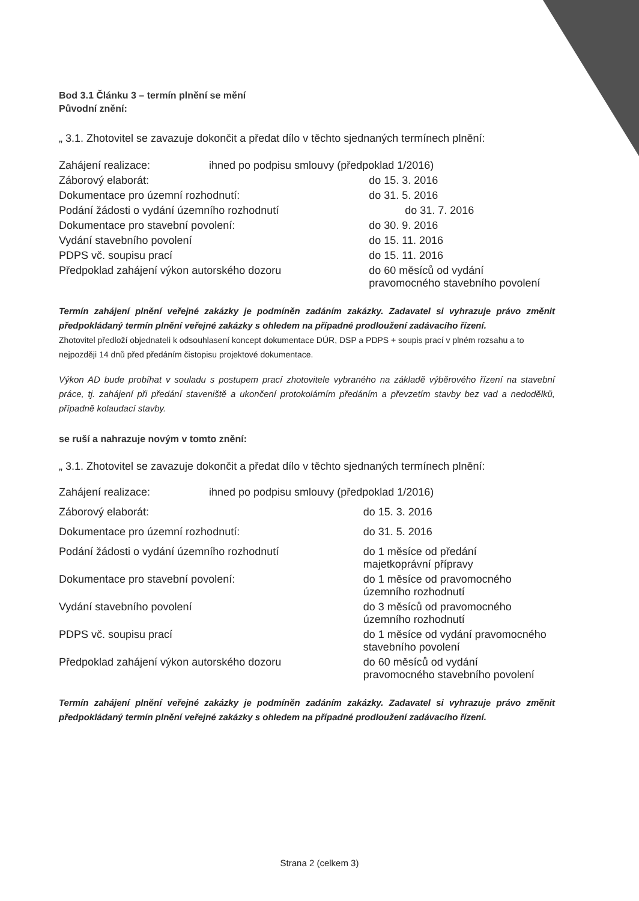Bod 3.1 Článku 3 – termín plnění se mění
Původní znění:
„ 3.1. Zhotovitel se zavazuje dokončit a předat dílo v těchto sjednaných termínech plnění:
| Zahájení realizace: | ihned po podpisu smlouvy (předpoklad 1/2016) | |
| Záborový elaborát: | | do 15. 3. 2016 |
| Dokumentace pro územní rozhodnutí: | | do 31. 5. 2016 |
| Podání žádosti o vydání územního rozhodnutí | | do 31. 7. 2016 |
| Dokumentace pro stavební povolení: | | do 30. 9. 2016 |
| Vydání stavebního povolení | | do 15. 11. 2016 |
| PDPS vč. soupisu prací | | do 15. 11. 2016 |
| Předpoklad zahájení výkon autorského dozoru | | do 60 měsíců od vydání pravomocného stavebního povolení |
Termín zahájení plnění veřejné zakázky je podmíněn zadáním zakázky. Zadavatel si vyhrazuje právo změnit předpokládaný termín plnění veřejné zakázky s ohledem na případné prodloužení zadávacího řízení.
Zhotovitel předloží objednateli k odsouhlasení koncept dokumentace DÚR, DSP a PDPS + soupis prací v plném rozsahu a to nejpozději 14 dnů před předáním čistopisu projektové dokumentace.
Výkon AD bude probíhat v souladu s postupem prací zhotovitele vybraného na základě výběrového řízení na stavební práce, tj. zahájení při předání staveniště a ukončení protokolárním předáním a převzetím stavby bez vad a nedodělků, případně kolaudací stavby.
se ruší a nahrazuje novým v tomto znění:
„ 3.1. Zhotovitel se zavazuje dokončit a předat dílo v těchto sjednaných termínech plnění:
| Zahájení realizace: | ihned po podpisu smlouvy (předpoklad 1/2016) | |
| Záborový elaborát: | | do 15. 3. 2016 |
| Dokumentace pro územní rozhodnutí: | | do 31. 5. 2016 |
| Podání žádosti o vydání územního rozhodnutí | | do 1 měsíce od předání majetkoprávní přípravy |
| Dokumentace pro stavební povolení: | | do 1 měsíce od pravomocného územního rozhodnutí |
| Vydání stavebního povolení | | do 3 měsíců od pravomocného územního rozhodnutí |
| PDPS vč. soupisu prací | | do 1 měsíce od vydání pravomocného stavebního povolení |
| Předpoklad zahájení výkon autorského dozoru | | do 60 měsíců od vydání pravomocného stavebního povolení |
Termín zahájení plnění veřejné zakázky je podmíněn zadáním zakázky. Zadavatel si vyhrazuje právo změnit předpokládaný termín plnění veřejné zakázky s ohledem na případné prodloužení zadávacího řízení.
Strana 2 (celkem 3)